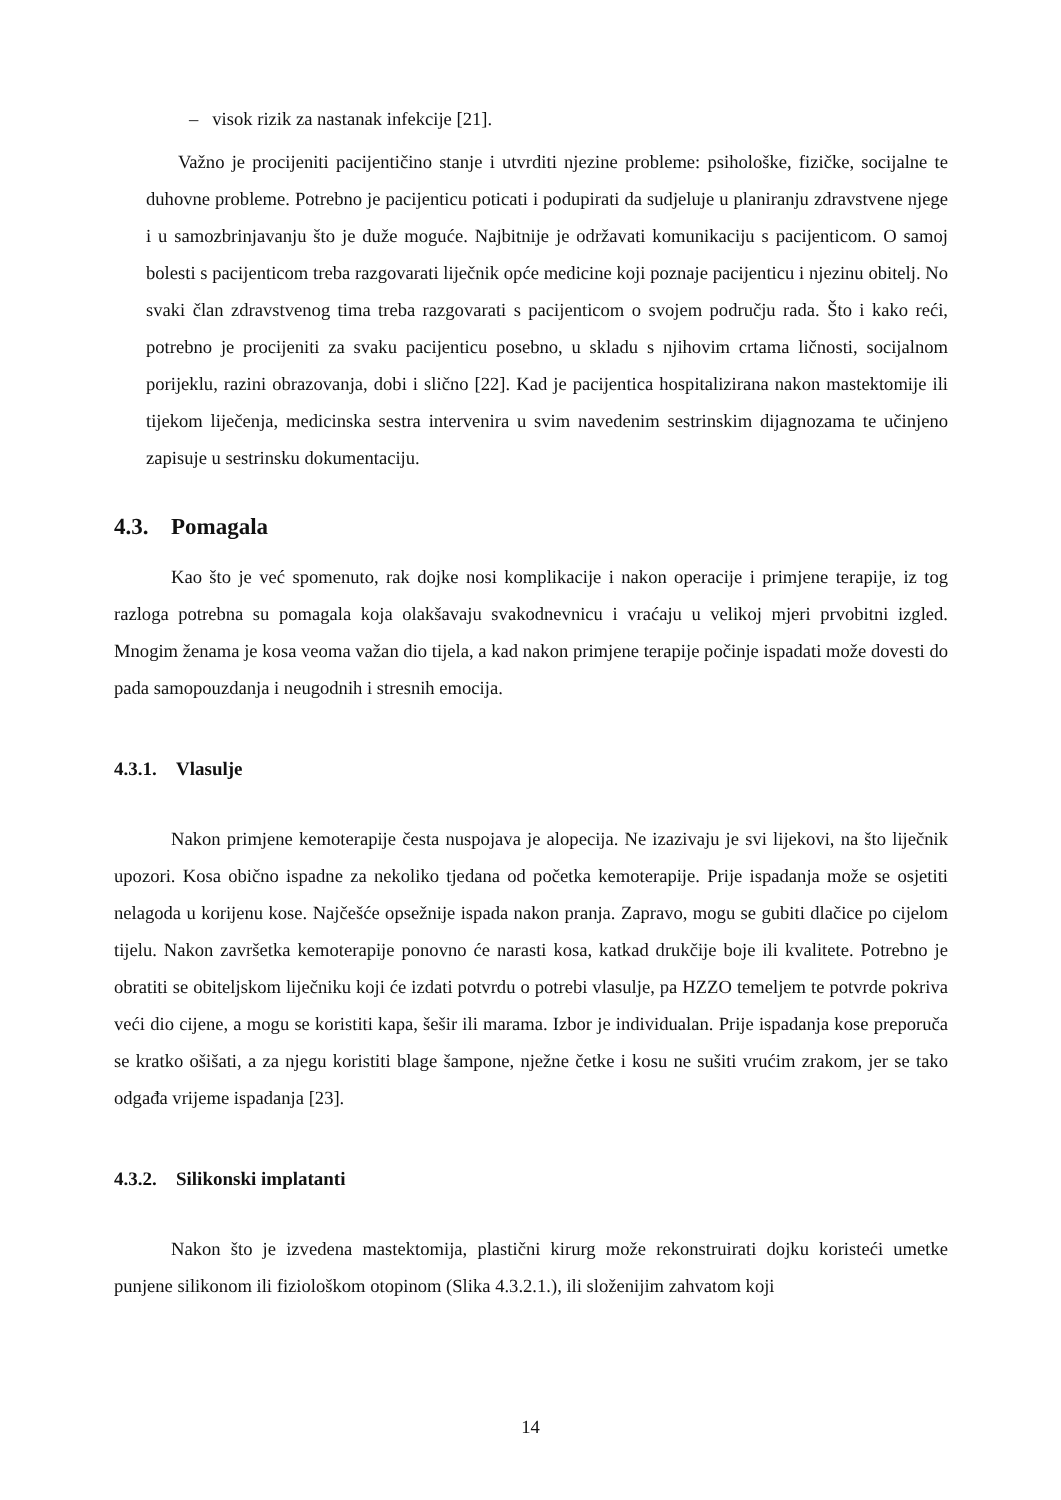– visok rizik za nastanak infekcije [21].
Važno je procijeniti pacijentičino stanje i utvrditi njezine probleme: psihološke, fizičke, socijalne te duhovne probleme. Potrebno je pacijenticu poticati i podupirati da sudjeluje u planiranju zdravstvene njege i u samozbrinjavanju što je duže moguće. Najbitnije je održavati komunikaciju s pacijenticom. O samoj bolesti s pacijenticom treba razgovarati liječnik opće medicine koji poznaje pacijenticu i njezinu obitelj. No svaki član zdravstvenog tima treba razgovarati s pacijenticom o svojem području rada. Što i kako reći, potrebno je procijeniti za svaku pacijenticu posebno, u skladu s njihovim crtama ličnosti, socijalnom porijeklu, razini obrazovanja, dobi i slično [22]. Kad je pacijentica hospitalizirana nakon mastektomije ili tijekom liječenja, medicinska sestra intervenira u svim navedenim sestrinskim dijagnozama te učinjeno zapisuje u sestrinsku dokumentaciju.
4.3. Pomagala
Kao što je već spomenuto, rak dojke nosi komplikacije i nakon operacije i primjene terapije, iz tog razloga potrebna su pomagala koja olakšavaju svakodnevnicu i vraćaju u velikoj mjeri prvobitni izgled. Mnogim ženama je kosa veoma važan dio tijela, a kad nakon primjene terapije počinje ispadati može dovesti do pada samopouzdanja i neugodnih i stresnih emocija.
4.3.1. Vlasulje
Nakon primjene kemoterapije česta nuspojava je alopecija. Ne izazivaju je svi lijekovi, na što liječnik upozori. Kosa obično ispadne za nekoliko tjedana od početka kemoterapije. Prije ispadanja može se osjetiti nelagoda u korijenu kose. Najčešće opsežnije ispada nakon pranja. Zapravo, mogu se gubiti dlačice po cijelom tijelu. Nakon završetka kemoterapije ponovno će narasti kosa, katkad drukčije boje ili kvalitete. Potrebno je obratiti se obiteljskom liječniku koji će izdati potvrdu o potrebi vlasulje, pa HZZO temeljem te potvrde pokriva veći dio cijene, a mogu se koristiti kapa, šešir ili marama. Izbor je individualan. Prije ispadanja kose preporuča se kratko ošišati, a za njegu koristiti blage šampone, nježne četke i kosu ne sušiti vrućim zrakom, jer se tako odgađa vrijeme ispadanja [23].
4.3.2. Silikonski implatanti
Nakon što je izvedena mastektomija, plastični kirurg može rekonstruirati dojku koristeći umetke punjene silikonom ili fiziološkom otopinom (Slika 4.3.2.1.), ili složenijim zahvatom koji
14